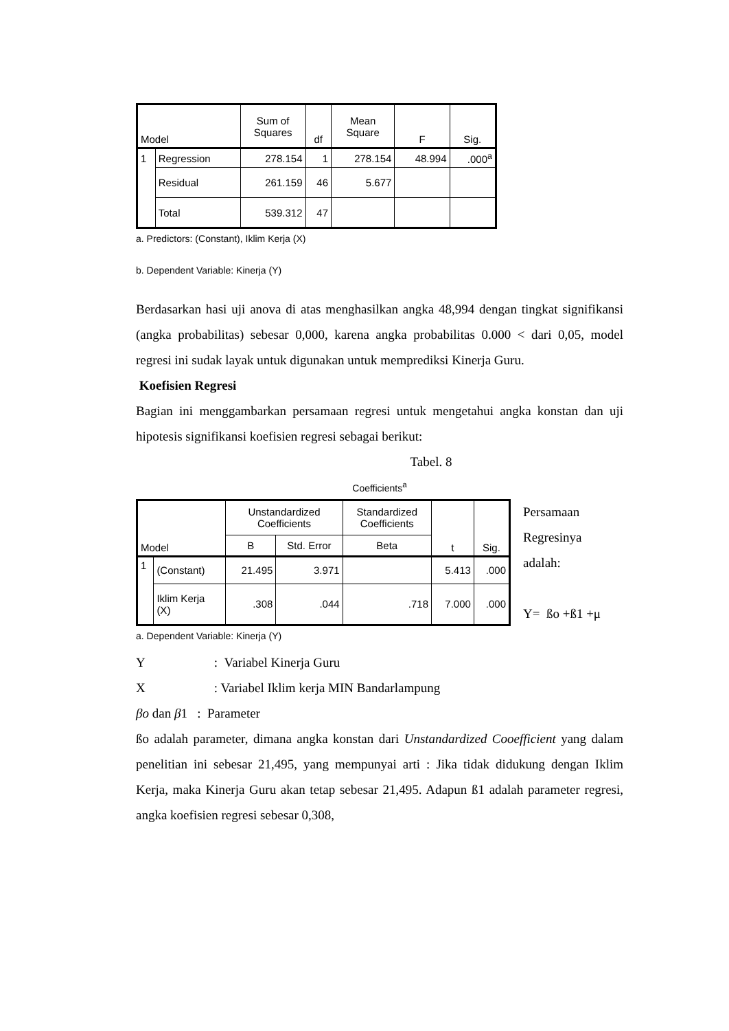| Model | | Sum of Squares | df | Mean Square | F | Sig. |
| --- | --- | --- | --- | --- | --- | --- |
| 1 | Regression | 278.154 | 1 | 278.154 | 48.994 | .000<sup>a</sup> |
| | Residual | 261.159 | 46 | 5.677 | | |
| | Total | 539.312 | 47 | | | |
a. Predictors: (Constant), Iklim Kerja (X)
b. Dependent Variable: Kinerja (Y)
Berdasarkan hasi uji anova di atas menghasilkan angka 48,994 dengan tingkat signifikansi (angka probabilitas) sebesar 0,000, karena angka probabilitas 0.000 < dari 0,05, model regresi ini sudak layak untuk digunakan untuk memprediksi Kinerja Guru.
Koefisien Regresi
Bagian ini menggambarkan persamaan regresi untuk mengetahui angka konstan dan uji hipotesis signifikansi koefisien regresi sebagai berikut:
Tabel. 8
Coefficients<sup>a</sup>
| Model | | Unstandardized Coefficients | | Standardized Coefficients | t | Sig. |
| --- | --- | --- | --- | --- | --- | --- |
| | | B | Std. Error | Beta | | |
| 1 | (Constant) | 21.495 | 3.971 | | 5.413 | .000 |
| | Iklim Kerja (X) | .308 | .044 | .718 | 7.000 | .000 |
Persamaan
Regresinya
adalah:
Y= ßo +ß1 +μ
a. Dependent Variable: Kinerja (Y)
Y : Variabel Kinerja Guru
X : Variabel Iklim kerja MIN Bandarlampung
βo dan β1 : Parameter
ßo adalah parameter, dimana angka konstan dari Unstandardized Cooefficient yang dalam penelitian ini sebesar 21,495, yang mempunyai arti : Jika tidak didukung dengan Iklim Kerja, maka Kinerja Guru akan tetap sebesar 21,495. Adapun ß1 adalah parameter regresi, angka koefisien regresi sebesar 0,308,